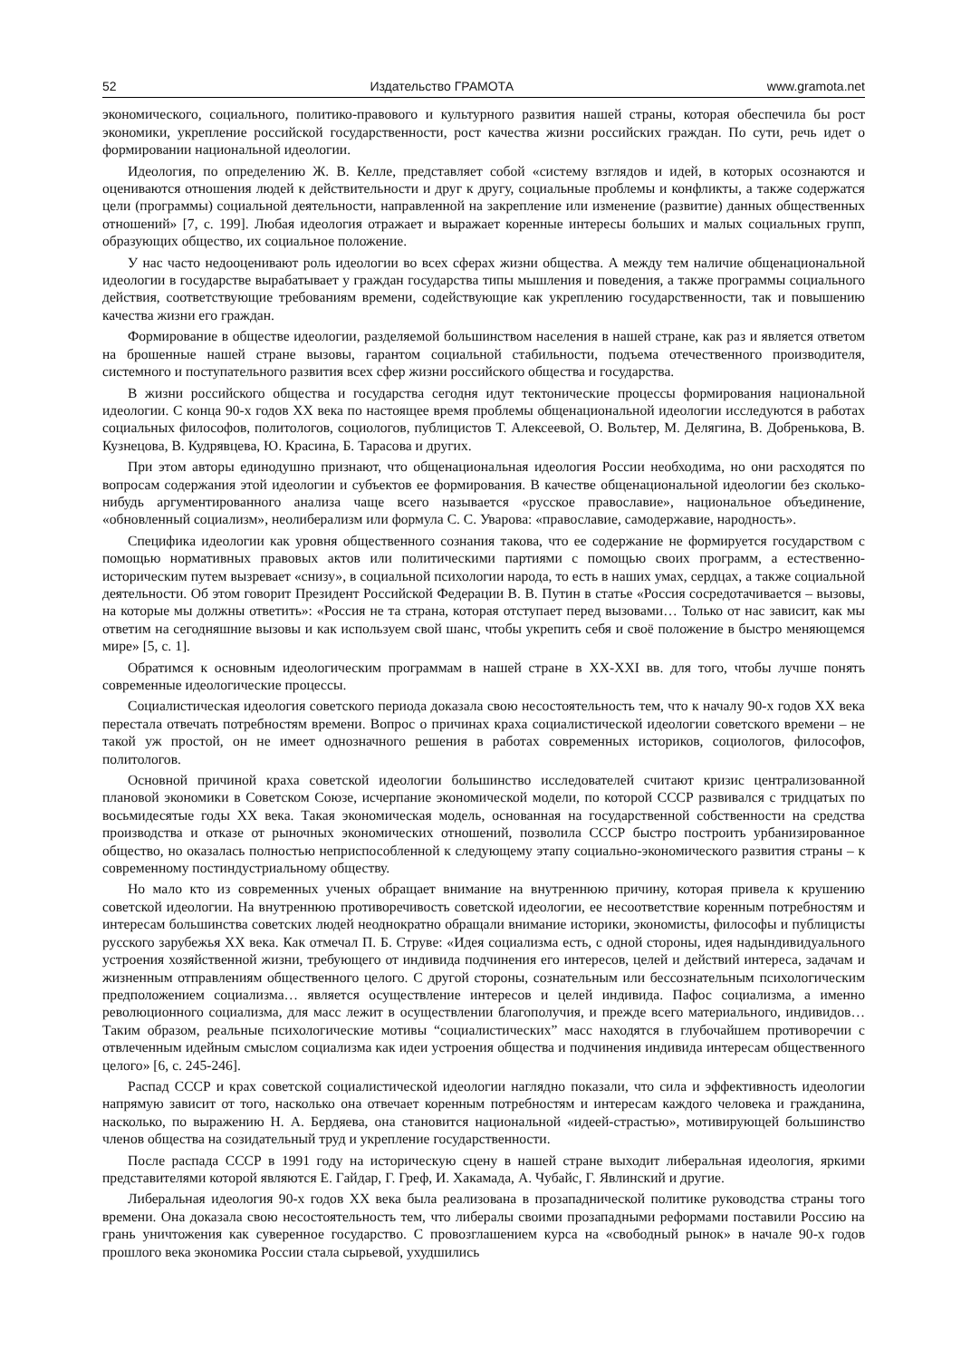52 Издательство ГРАМОТА www.gramota.net
экономического, социального, политико-правового и культурного развития нашей страны, которая обеспечила бы рост экономики, укрепление российской государственности, рост качества жизни российских граждан. По сути, речь идет о формировании национальной идеологии.
Идеология, по определению Ж. В. Келле, представляет собой «систему взглядов и идей, в которых осознаются и оцениваются отношения людей к действительности и друг к другу, социальные проблемы и конфликты, а также содержатся цели (программы) социальной деятельности, направленной на закрепление или изменение (развитие) данных общественных отношений» [7, с. 199]. Любая идеология отражает и выражает коренные интересы больших и малых социальных групп, образующих общество, их социальное положение.
У нас часто недооценивают роль идеологии во всех сферах жизни общества. А между тем наличие общенациональной идеологии в государстве вырабатывает у граждан государства типы мышления и поведения, а также программы социального действия, соответствующие требованиям времени, содействующие как укреплению государственности, так и повышению качества жизни его граждан.
Формирование в обществе идеологии, разделяемой большинством населения в нашей стране, как раз и является ответом на брошенные нашей стране вызовы, гарантом социальной стабильности, подъема отечественного производителя, системного и поступательного развития всех сфер жизни российского общества и государства.
В жизни российского общества и государства сегодня идут тектонические процессы формирования национальной идеологии. С конца 90-х годов XX века по настоящее время проблемы общенациональной идеологии исследуются в работах социальных философов, политологов, социологов, публицистов Т. Алексеевой, О. Вольтер, М. Делягина, В. Добренькова, В. Кузнецова, В. Кудрявцева, Ю. Красина, Б. Тарасова и других.
При этом авторы единодушно признают, что общенациональная идеология России необходима, но они расходятся по вопросам содержания этой идеологии и субъектов ее формирования. В качестве общенациональной идеологии без сколько-нибудь аргументированного анализа чаще всего называется «русское православие», национальное объединение, «обновленный социализм», неолиберализм или формула С. С. Уварова: «православие, самодержавие, народность».
Специфика идеологии как уровня общественного сознания такова, что ее содержание не формируется государством с помощью нормативных правовых актов или политическими партиями с помощью своих программ, а естественно-историческим путем вызревает «снизу», в социальной психологии народа, то есть в наших умах, сердцах, а также социальной деятельности. Об этом говорит Президент Российской Федерации В. В. Путин в статье «Россия сосредотачивается – вызовы, на которые мы должны ответить»: «Россия не та страна, которая отступает перед вызовами… Только от нас зависит, как мы ответим на сегодняшние вызовы и как используем свой шанс, чтобы укрепить себя и своё положение в быстро меняющемся мире» [5, с. 1].
Обратимся к основным идеологическим программам в нашей стране в XX-XXI вв. для того, чтобы лучше понять современные идеологические процессы.
Социалистическая идеология советского периода доказала свою несостоятельность тем, что к началу 90-х годов XX века перестала отвечать потребностям времени. Вопрос о причинах краха социалистической идеологии советского времени – не такой уж простой, он не имеет однозначного решения в работах современных историков, социологов, философов, политологов.
Основной причиной краха советской идеологии большинство исследователей считают кризис централизованной плановой экономики в Советском Союзе, исчерпание экономической модели, по которой СССР развивался с тридцатых по восьмидесятые годы XX века. Такая экономическая модель, основанная на государственной собственности на средства производства и отказе от рыночных экономических отношений, позволила СССР быстро построить урбанизированное общество, но оказалась полностью неприспособленной к следующему этапу социально-экономического развития страны – к современному постиндустриальному обществу.
Но мало кто из современных ученых обращает внимание на внутреннюю причину, которая привела к крушению советской идеологии. На внутреннюю противоречивость советской идеологии, ее несоответствие коренным потребностям и интересам большинства советских людей неоднократно обращали внимание историки, экономисты, философы и публицисты русского зарубежья XX века. Как отмечал П. Б. Струве: «Идея социализма есть, с одной стороны, идея надындивидуального устроения хозяйственной жизни, требующего от индивида подчинения его интересов, целей и действий интереса, задачам и жизненным отправлениям общественного целого. С другой стороны, сознательным или бессознательным психологическим предположением социализма… является осуществление интересов и целей индивида. Пафос социализма, а именно революционного социализма, для масс лежит в осуществлении благополучия, и прежде всего материального, индивидов… Таким образом, реальные психологические мотивы “социалистических” масс находятся в глубочайшем противоречии с отвлеченным идейным смыслом социализма как идеи устроения общества и подчинения индивида интересам общественного целого» [6, с. 245-246].
Распад СССР и крах советской социалистической идеологии наглядно показали, что сила и эффективность идеологии напрямую зависит от того, насколько она отвечает коренным потребностям и интересам каждого человека и гражданина, насколько, по выражению Н. А. Бердяева, она становится национальной «идеей-страстью», мотивирующей большинство членов общества на созидательный труд и укрепление государственности.
После распада СССР в 1991 году на историческую сцену в нашей стране выходит либеральная идеология, яркими представителями которой являются Е. Гайдар, Г. Греф, И. Хакамада, А. Чубайс, Г. Явлинский и другие.
Либеральная идеология 90-х годов XX века была реализована в прозападнической политике руководства страны того времени. Она доказала свою несостоятельность тем, что либералы своими прозападными реформами поставили Россию на грань уничтожения как суверенное государство. С провозглашением курса на «свободный рынок» в начале 90-х годов прошлого века экономика России стала сырьевой, ухудшились